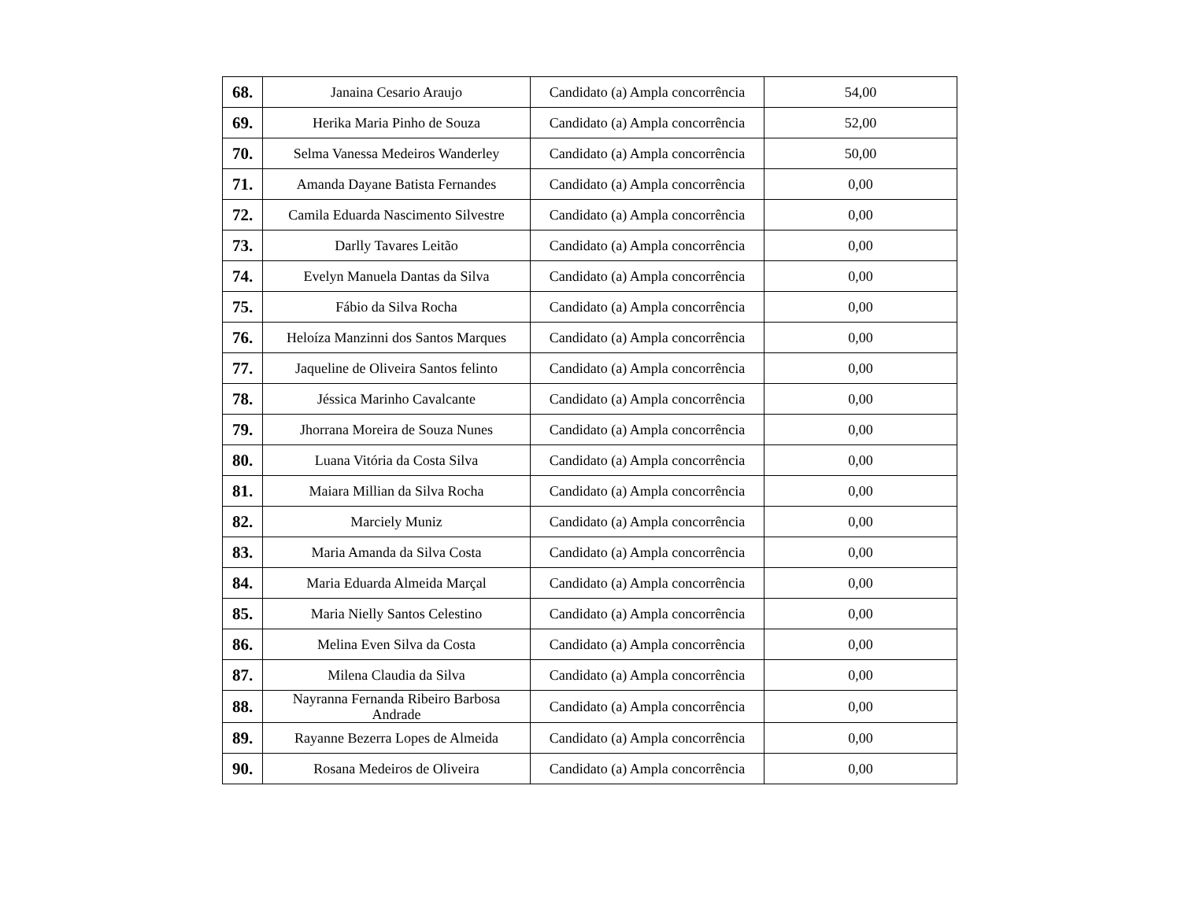| 68. | Janaina Cesario Araujo | Candidato (a) Ampla concorrência | 54,00 |
| 69. | Herika Maria Pinho de Souza | Candidato (a) Ampla concorrência | 52,00 |
| 70. | Selma Vanessa Medeiros Wanderley | Candidato (a) Ampla concorrência | 50,00 |
| 71. | Amanda Dayane Batista Fernandes | Candidato (a) Ampla concorrência | 0,00 |
| 72. | Camila Eduarda Nascimento Silvestre | Candidato (a) Ampla concorrência | 0,00 |
| 73. | Darlly Tavares Leitão | Candidato (a) Ampla concorrência | 0,00 |
| 74. | Evelyn Manuela Dantas da Silva | Candidato (a) Ampla concorrência | 0,00 |
| 75. | Fábio da Silva Rocha | Candidato (a) Ampla concorrência | 0,00 |
| 76. | Heloíza Manzinni dos Santos Marques | Candidato (a) Ampla concorrência | 0,00 |
| 77. | Jaqueline de Oliveira Santos felinto | Candidato (a) Ampla concorrência | 0,00 |
| 78. | Jéssica Marinho Cavalcante | Candidato (a) Ampla concorrência | 0,00 |
| 79. | Jhorrana Moreira de Souza Nunes | Candidato (a) Ampla concorrência | 0,00 |
| 80. | Luana Vitória da Costa Silva | Candidato (a) Ampla concorrência | 0,00 |
| 81. | Maiara Millian da Silva Rocha | Candidato (a) Ampla concorrência | 0,00 |
| 82. | Marciely Muniz | Candidato (a) Ampla concorrência | 0,00 |
| 83. | Maria Amanda da Silva Costa | Candidato (a) Ampla concorrência | 0,00 |
| 84. | Maria Eduarda Almeida Marçal | Candidato (a) Ampla concorrência | 0,00 |
| 85. | Maria Nielly Santos Celestino | Candidato (a) Ampla concorrência | 0,00 |
| 86. | Melina Even Silva da Costa | Candidato (a) Ampla concorrência | 0,00 |
| 87. | Milena Claudia da Silva | Candidato (a) Ampla concorrência | 0,00 |
| 88. | Nayranna Fernanda Ribeiro Barbosa Andrade | Candidato (a) Ampla concorrência | 0,00 |
| 89. | Rayanne Bezerra Lopes de Almeida | Candidato (a) Ampla concorrência | 0,00 |
| 90. | Rosana Medeiros de Oliveira | Candidato (a) Ampla concorrência | 0,00 |